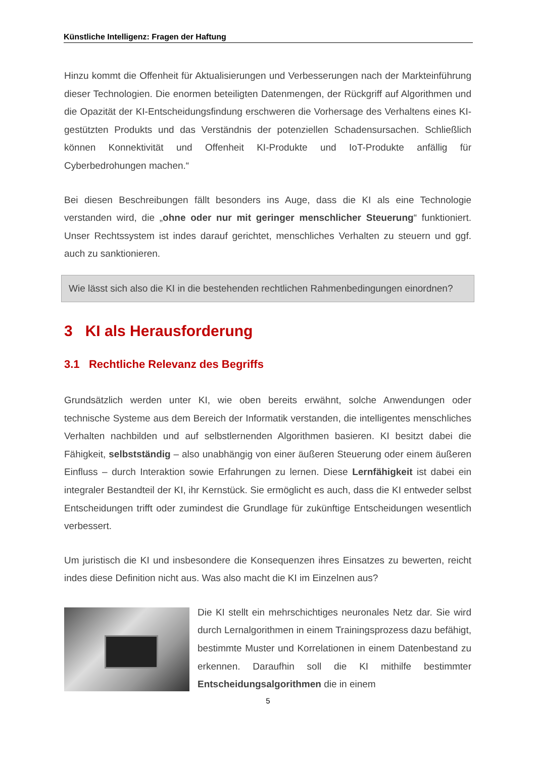Künstliche Intelligenz: Fragen der Haftung
Hinzu kommt die Offenheit für Aktualisierungen und Verbesserungen nach der Markteinführung dieser Technologien. Die enormen beteiligten Datenmengen, der Rückgriff auf Algorithmen und die Opazität der KI-Entscheidungsfindung erschweren die Vorhersage des Verhaltens eines KI-gestützten Produkts und das Verständnis der potenziellen Schadensursachen. Schließlich können Konnektivität und Offenheit KI-Produkte und IoT-Produkte anfällig für Cyberbedrohungen machen.“
Bei diesen Beschreibungen fällt besonders ins Auge, dass die KI als eine Technologie verstanden wird, die „ohne oder nur mit geringer menschlicher Steuerung“ funktioniert. Unser Rechtssystem ist indes darauf gerichtet, menschliches Verhalten zu steuern und ggf. auch zu sanktionieren.
Wie lässt sich also die KI in die bestehenden rechtlichen Rahmenbedingungen einordnen?
3 KI als Herausforderung
3.1 Rechtliche Relevanz des Begriffs
Grundsätzlich werden unter KI, wie oben bereits erwähnt, solche Anwendungen oder technische Systeme aus dem Bereich der Informatik verstanden, die intelligentes menschliches Verhalten nachbilden und auf selbstlernenden Algorithmen basieren. KI besitzt dabei die Fähigkeit, selbstständig – also unabhängig von einer äußeren Steuerung oder einem äußeren Einfluss – durch Interaktion sowie Erfahrungen zu lernen. Diese Lernfähigkeit ist dabei ein integraler Bestandteil der KI, ihr Kernstück. Sie ermöglicht es auch, dass die KI entweder selbst Entscheidungen trifft oder zumindest die Grundlage für zukünftige Entscheidungen wesentlich verbessert.
Um juristisch die KI und insbesondere die Konsequenzen ihres Einsatzes zu bewerten, reicht indes diese Definition nicht aus. Was also macht die KI im Einzelnen aus?
Die KI stellt ein mehrschichtiges neuronales Netz dar. Sie wird durch Lernalgorithmen in einem Trainingsprozess dazu befähigt, bestimmte Muster und Korrelationen in einem Datenbestand zu erkennen. Daraufhin soll die KI mithilfe bestimmter Entscheidungsalgorithmen die in einem
5